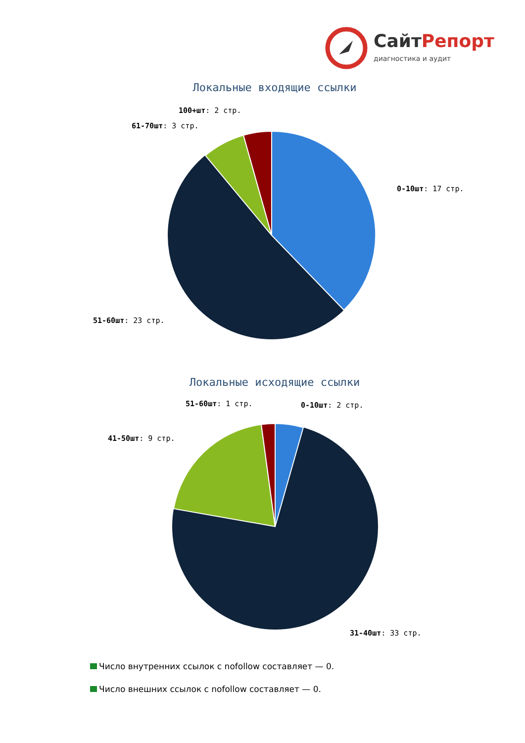СайтРепорт
диагностика и аудит
Локальные входящие ссылки
0-10шт: 17 стр.
51-60шт: 23 стр.
61-70шт: 3 стр.
100+шт: 2 стр.
Локальные исходящие ссылки
51-60шт: 1 стр.
0-10шт: 2 стр.
41-50шт: 9 стр.
31-40шт: 33 стр.
Число внутренних ссылок с nofollow составляет — 0.
Число внешних ссылок с nofollow составляет — 0.